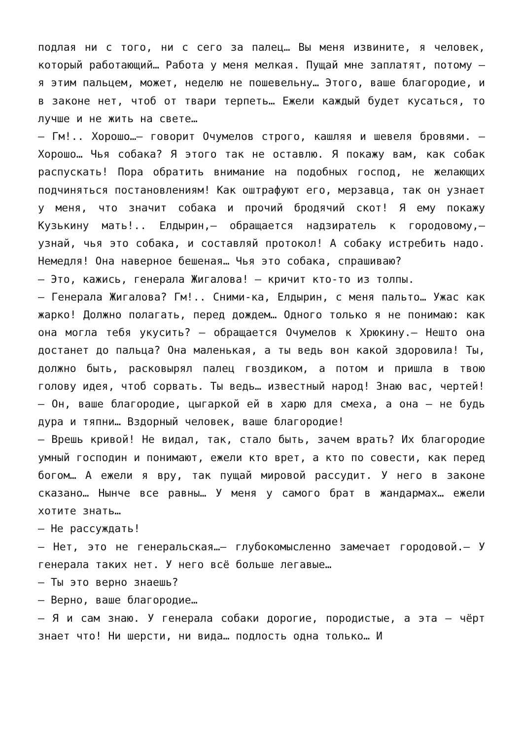подлая ни с того, ни с сего за палец… Вы меня извините, я человек, который работающий… Работа у меня мелкая. Пущай мне заплатят, потому — я этим пальцем, может, неделю не пошевельну… Этого, ваше благородие, и в законе нет, чтоб от твари терпеть… Ежели каждый будет кусаться, то лучше и не жить на свете…
— Гм!.. Хорошо…— говорит Очумелов строго, кашляя и шевеля бровями. — Хорошо… Чья собака? Я этого так не оставлю. Я покажу вам, как собак распускать! Пора обратить внимание на подобных господ, не желающих подчиняться постановлениям! Как оштрафуют его, мерзавца, так он узнает у меня, что значит собака и прочий бродячий скот! Я ему покажу Кузькину мать!.. Елдырин,— обращается надзиратель к городовому,— узнай, чья это собака, и составляй протокол! А собаку истребить надо. Немедля! Она наверное бешеная… Чья это собака, спрашиваю?
— Это, кажись, генерала Жигалова! — кричит кто-то из толпы.
— Генерала Жигалова? Гм!.. Сними-ка, Елдырин, с меня пальто… Ужас как жарко! Должно полагать, перед дождем… Одного только я не понимаю: как она могла тебя укусить? — обращается Очумелов к Хрюкину.— Нешто она достанет до пальца? Она маленькая, а ты ведь вон какой здоровила! Ты, должно быть, расковырял палец гвоздиком, а потом и пришла в твою голову идея, чтоб сорвать. Ты ведь… известный народ! Знаю вас, чертей!
— Он, ваше благородие, цыгаркой ей в харю для смеха, а она — не будь дура и тяпни… Вздорный человек, ваше благородие!
— Врешь кривой! Не видал, так, стало быть, зачем врать? Их благородие умный господин и понимают, ежели кто врет, а кто по совести, как перед богом… А ежели я вру, так пущай мировой рассудит. У него в законе сказано… Нынче все равны… У меня у самого брат в жандармах… ежели хотите знать…
— Не рассуждать!
— Нет, это не генеральская…— глубокомысленно замечает городовой.— У генерала таких нет. У него всё больше легавые…
— Ты это верно знаешь?
— Верно, ваше благородие…
— Я и сам знаю. У генерала собаки дорогие, породистые, а эта — чёрт знает что! Ни шерсти, ни вида… подлость одна только… И